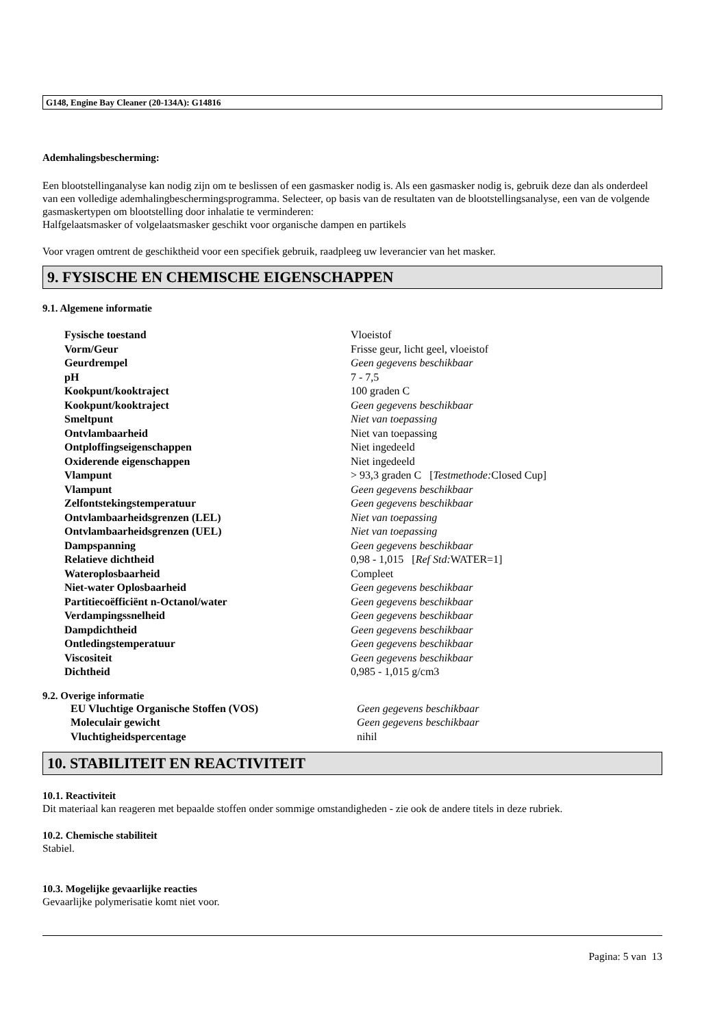G148, Engine Bay Cleaner (20-134A): G14816
Ademhalingsbescherming:
Een blootstellinganalyse kan nodig zijn om te beslissen of een gasmasker nodig is. Als een gasmasker nodig is, gebruik deze dan als onderdeel van een volledige ademhalingbeschermingsprogramma. Selecteer, op basis van de resultaten van de blootstellingsanalyse, een van de volgende gasmaskertypen om blootstelling door inhalatie te verminderen:
Halfgelaatsmasker of volgelaatsmasker geschikt voor organische dampen en partikels
Voor vragen omtrent de geschiktheid voor een specifiek gebruik, raadpleeg uw leverancier van het masker.
9. FYSISCHE EN CHEMISCHE EIGENSCHAPPEN
9.1. Algemene informatie
| Fysische toestand | Vloeistof |
| Vorm/Geur | Frisse geur, licht geel, vloeistof |
| Geurdrempel | Geen gegevens beschikbaar |
| pH | 7 - 7,5 |
| Kookpunt/kooktraject | 100 graden C |
| Kookpunt/kooktraject | Geen gegevens beschikbaar |
| Smeltpunt | Niet van toepassing |
| Ontvlambaarheid | Niet van toepassing |
| Ontploffingseigenschappen | Niet ingedeeld |
| Oxiderende eigenschappen | Niet ingedeeld |
| Vlampunt | > 93,3 graden C [ Testmethode: Closed Cup] |
| Vlampunt | Geen gegevens beschikbaar |
| Zelfontstekingstemperatuur | Geen gegevens beschikbaar |
| Ontvlambaarheidsgrenzen (LEL) | Niet van toepassing |
| Ontvlambaarheidsgrenzen (UEL) | Niet van toepassing |
| Dampspanning | Geen gegevens beschikbaar |
| Relatieve dichtheid | 0,98 - 1,015 [ Ref Std: WATER=1] |
| Wateroplosbaarheid | Compleet |
| Niet-water Oplosbaarheid | Geen gegevens beschikbaar |
| Partitiecoëfficiënt n-Octanol/water | Geen gegevens beschikbaar |
| Verdampingssnelheid | Geen gegevens beschikbaar |
| Dampdichtheid | Geen gegevens beschikbaar |
| Ontledingstemperatuur | Geen gegevens beschikbaar |
| Viscositeit | Geen gegevens beschikbaar |
| Dichtheid | 0,985 - 1,015 g/cm3 |
9.2. Overige informatie
| EU Vluchtige Organische Stoffen (VOS) | Geen gegevens beschikbaar |
| Moleculair gewicht | Geen gegevens beschikbaar |
| Vluchtigheidspercentage | nihil |
10. STABILITEIT EN REACTIVITEIT
10.1. Reactiviteit
Dit materiaal kan reageren met bepaalde stoffen onder sommige omstandigheden - zie ook de andere titels in deze rubriek.
10.2. Chemische stabiliteit
Stabiel.
10.3. Mogelijke gevaarlijke reacties
Gevaarlijke polymerisatie komt niet voor.
Pagina: 5 van 13